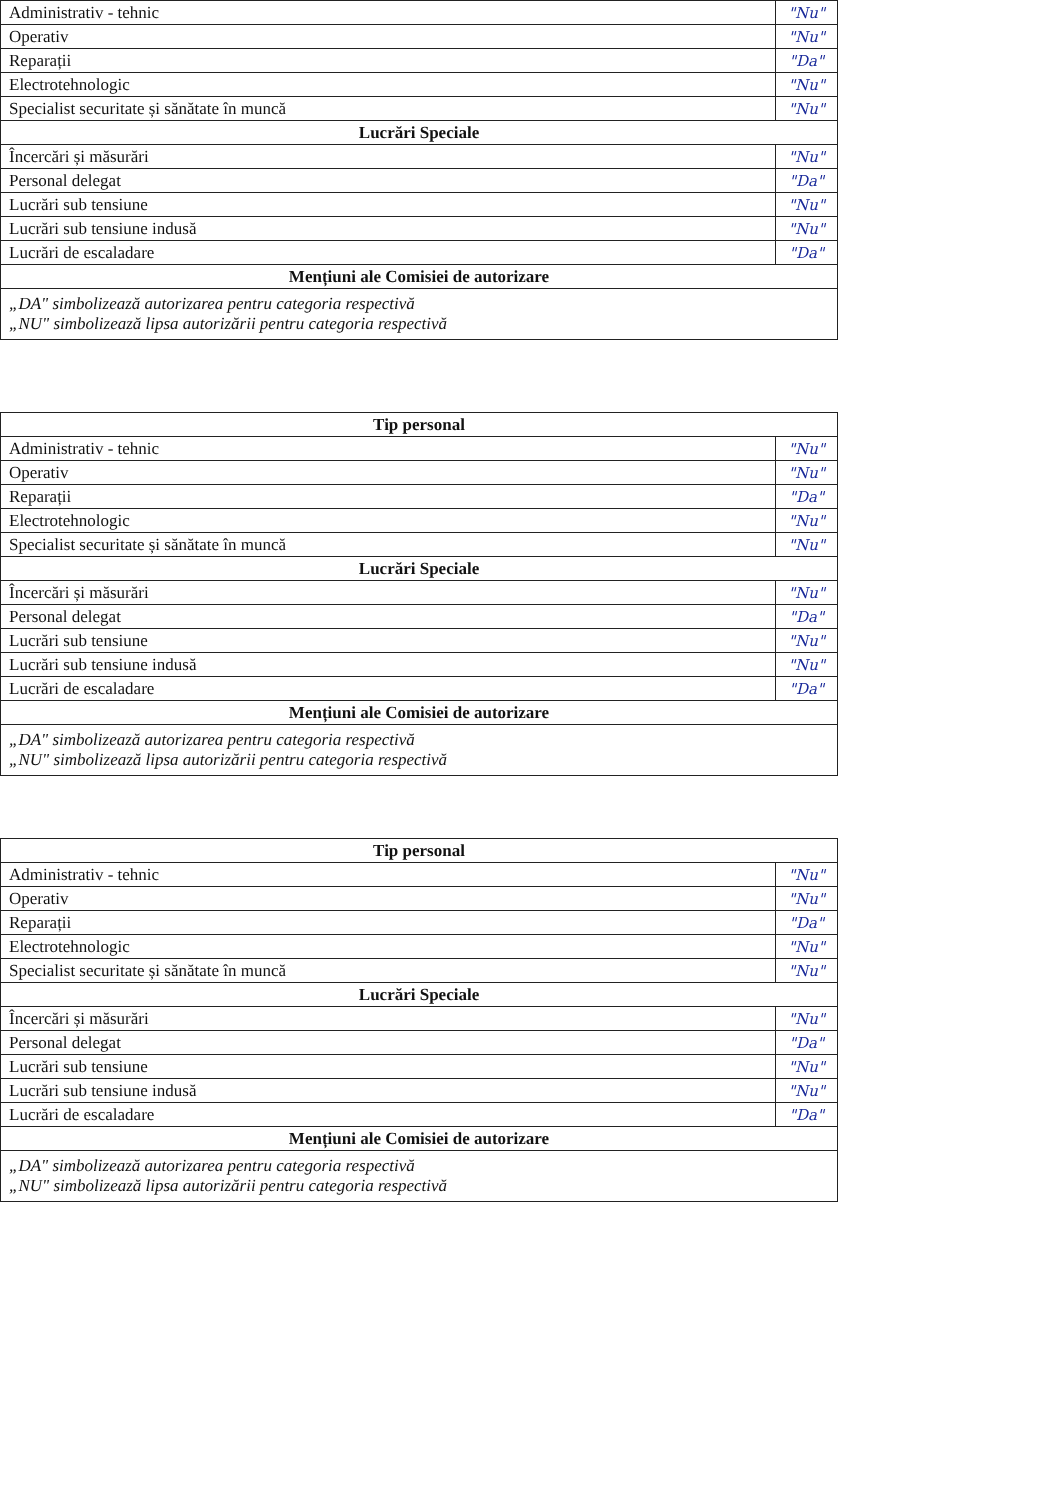| Administrativ - tehnic | "Nu" |
| Operativ | "Nu" |
| Reparații | "Da" |
| Electrotehnologic | "Nu" |
| Specialist securitate și sănătate în muncă | "Nu" |
| Lucrări Speciale | |
| Încercări și măsurări | "Nu" |
| Personal delegat | "Da" |
| Lucrări sub tensiune | "Nu" |
| Lucrări sub tensiune indusă | "Nu" |
| Lucrări de escaladare | "Da" |
| Mențiuni ale Comisiei de autorizare | |
| „DA" simbolizează autorizarea pentru categoria respectivă „NU" simbolizează lipsa autorizării pentru categoria respectivă | |
| Tip personal | |
| Administrativ - tehnic | "Nu" |
| Operativ | "Nu" |
| Reparații | "Da" |
| Electrotehnologic | "Nu" |
| Specialist securitate și sănătate în muncă | "Nu" |
| Lucrări Speciale | |
| Încercări și măsurări | "Nu" |
| Personal delegat | "Da" |
| Lucrări sub tensiune | "Nu" |
| Lucrări sub tensiune indusă | "Nu" |
| Lucrări de escaladare | "Da" |
| Mențiuni ale Comisiei de autorizare | |
| „DA" simbolizează autorizarea pentru categoria respectivă „NU" simbolizează lipsa autorizării pentru categoria respectivă | |
| Tip personal | |
| Administrativ - tehnic | "Nu" |
| Operativ | "Nu" |
| Reparații | "Da" |
| Electrotehnologic | "Nu" |
| Specialist securitate și sănătate în muncă | "Nu" |
| Lucrări Speciale | |
| Încercări și măsurări | "Nu" |
| Personal delegat | "Da" |
| Lucrări sub tensiune | "Nu" |
| Lucrări sub tensiune indusă | "Nu" |
| Lucrări de escaladare | "Da" |
| Mențiuni ale Comisiei de autorizare | |
| „DA" simbolizează autorizarea pentru categoria respectivă „NU" simbolizează lipsa autorizării pentru categoria respectivă | |